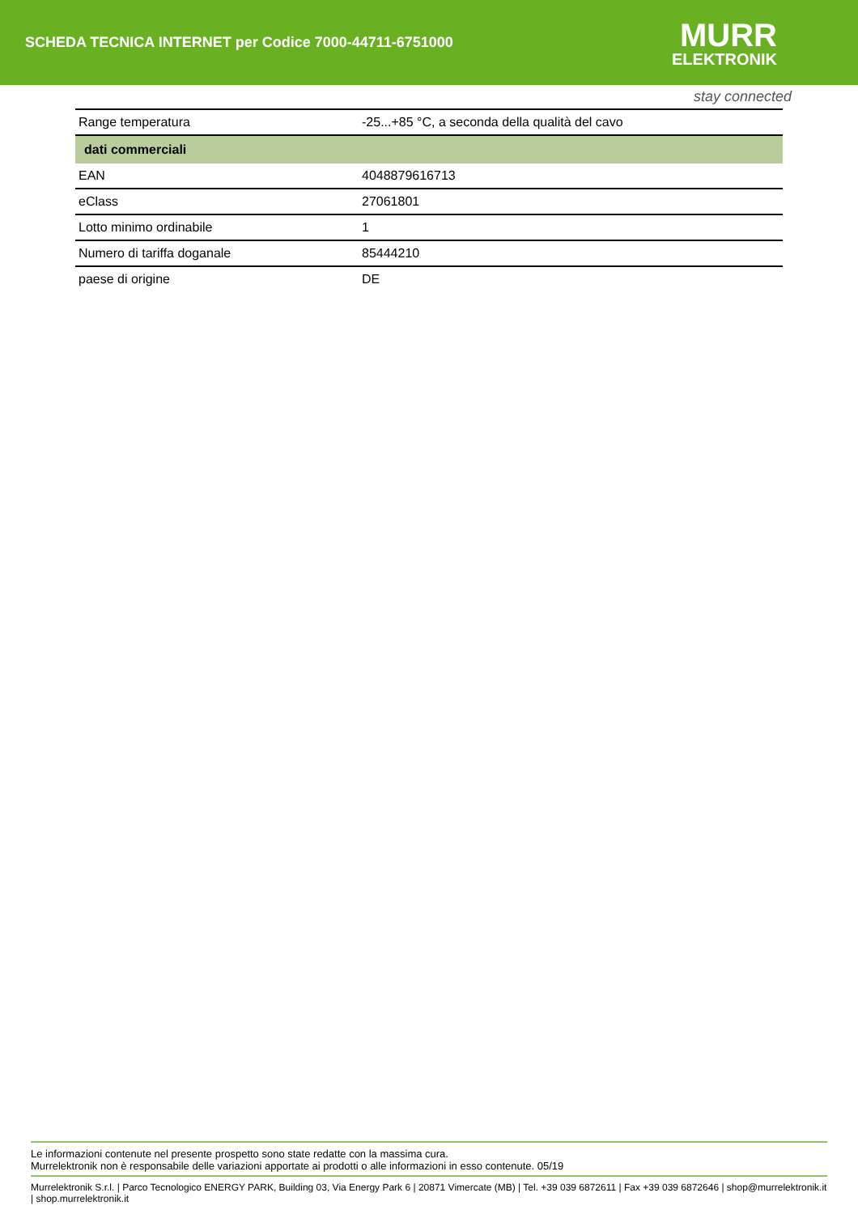SCHEDA TECNICA INTERNET per Codice 7000-44711-6751000
MURR
ELEKTRONIK
stay connected
| Range temperatura | -25...+85 °C, a seconda della qualità del cavo |
| dati commerciali | |
| EAN | 4048879616713 |
| eClass | 27061801 |
| Lotto minimo ordinabile | 1 |
| Numero di tariffa doganale | 85444210 |
| paese di origine | DE |
Le informazioni contenute nel presente prospetto sono state redatte con la massima cura.
Murrelektronik non è responsabile delle variazioni apportate ai prodotti o alle informazioni in esso contenute. 05/19
Murrelektronik S.r.l. | Parco Tecnologico ENERGY PARK, Building 03, Via Energy Park 6 | 20871 Vimercate (MB) | Tel. +39 039 6872611 | Fax +39 039 6872646 | shop@murrelektronik.it | shop.murrelektronik.it